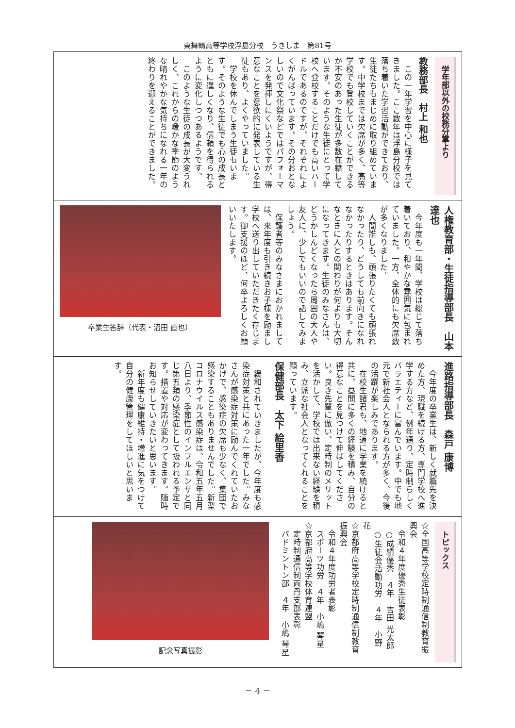東舞鶴高等学校浮島分校　うきしま　第81号
学年部以外の校務分掌より
教務部長　村上 和也
　この一年学習を中心に様子を見てきました。ここ数年は浮島分校では落ち着いた学習活動ができており、生徒たちもまじめに取り組めています。中学校までは欠席が多く、高等学校でも登校していくことができるか不安のあった生徒が多数在籍しています。そのような生徒にとって学校へ登校することだけでも高いハードルであるのですが、それぞれによくがんばっています。その分おとなしいので文化祭などではパフォーマンスを発揮しにくいようですが、得意なことを意欲的に発表している生徒もあり、よくやっていました。
　学校を休んでしまう生徒もいます。そのような生徒でも心の成長とともに逞しくなり、信頼を得られるように変化しつつあるようです。
　このような生徒の成長が大変うれしく、これからの暖かな季節のような晴れやかな気持ちになれる一年の終わりを迎えることができました。
人権教育部・生徒指導部長　山本 達也
　今年度も一年間、学校は総じて落ち着いており、和やかな雰囲気に包まれていました。一方、全体的にも欠席数が多くなりました。
　人間誰しも、頑張りたくても頑張れなかったり、どうしても前向きになれなかったりするときはあります。そんなときに人との関わりが何よりも大切になってきます。生徒のみなさんは、どうかしんどくなったら周囲の大人や友人に、少しでもいいので話してみましょう。
　保護者等のみなさまにおかれましては、来年度も引き続きお子様を励まし学校へ送り出していただきたく存じます。御支援のほど、何卒よろしくお願いいたします。
卒業生答辞（代表・沼田 直也）
進路指導部長　森戸 康博
　今年度の卒業生は、新しく就職先を決めた方、現職を続ける方、専門学校へ進学する方など、例年通り、定時制らしくバラエティーに富んでいます。中でも地元で新社会人となられる方が多く、今後の活躍が楽しみであります。
　在校生諸君も、地道に学業を続けると共に、昼間に多くの経験を積み、自分の得意なことを見つけて伸ばしてください。良き先輩に倣い、定時制のメリットを活かして、学校では出来ない経験を積み、立派な社会人となってくれることを願っています。
保健部長　太下 絵里香
　緩和されていきましたが、今年度も感染症対策と共にあった一年でした。みなさんが感染症対策に励んでくれていたおかげで、感染症の欠席も少なく、集団で感染することもありませんでした。新型コロナウイルス感染症は、令和五年五月八日より、季節性のインフルエンザと同じ第五類の感染症として扱われる予定です。措置や対応が変わってきます。随時お知らせしていきたいと思います。
　新年度も健康維持・増進に気をつけて自分の健康管理をしてほしいと思います。
トピックス
☆全国高等学校定時制通信制教育振興会
　令和４年度優秀生徒表彰
　○成績優秀　４年　吉田 光太郎
　○生徒会活動功労　４年　小野 花
☆京都府高等学校定時制通信制教育振興会
　令和４年度功労者表彰
　スポーツ功労　４年　小嶋 琴星
☆京都府高等学校体育連盟
　定時制通信制両丹支部表彰
　バドミントン部　４年　小嶋 琴星
記念写真撮影
－ 4 －